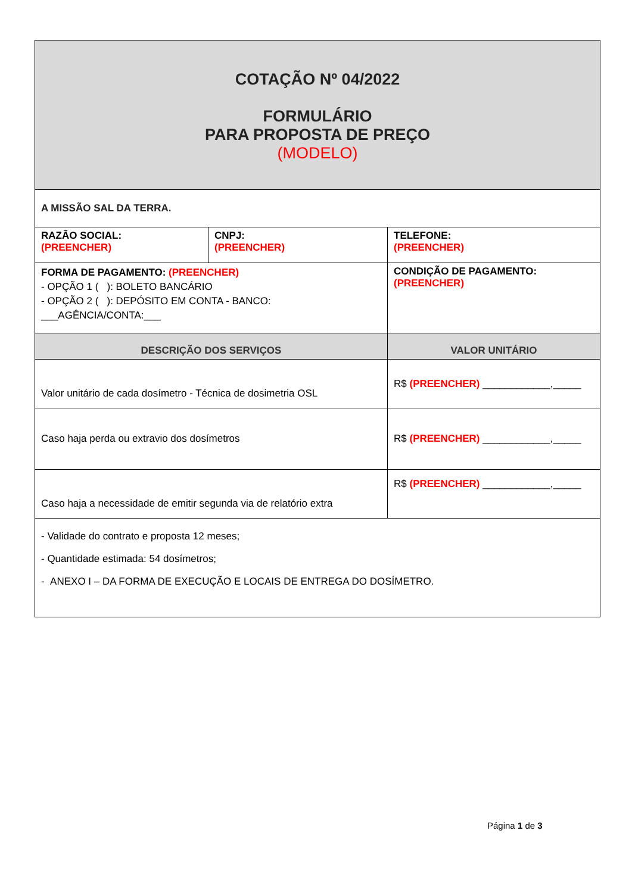| COTAÇÃO Nº 04/2022 FORMULÁRIO PARA PROPOSTA DE PREÇO (MODELO) | | |
| A MISSÃO SAL DA TERRA. | | |
| RAZÃO SOCIAL: (PREENCHER) | CNPJ: (PREENCHER) | TELEFONE: (PREENCHER) |
| FORMA DE PAGAMENTO: (PREENCHER) - OPÇÃO 1 ( ): BOLETO BANCÁRIO - OPÇÃO 2 ( ): DEPÓSITO EM CONTA - BANCO: ___AGÊNCIA/CONTA:___ | | CONDIÇÃO DE PAGAMENTO: (PREENCHER) |
| DESCRIÇÃO DOS SERVIÇOS | | VALOR UNITÁRIO |
| Valor unitário de cada dosímetro - Técnica de dosimetria OSL | | R$ (PREENCHER) ____________,_____ |
| Caso haja perda ou extravio dos dosímetros | | R$ (PREENCHER) ____________,_____ |
| Caso haja a necessidade de emitir segunda via de relatório extra | | R$ (PREENCHER) ____________,_____ |
| - Validade do contrato e proposta 12 meses; - Quantidade estimada: 54 dosímetros; - ANEXO I – DA FORMA DE EXECUÇÃO E LOCAIS DE ENTREGA DO DOSÍMETRO. | | |
Página 1 de 3